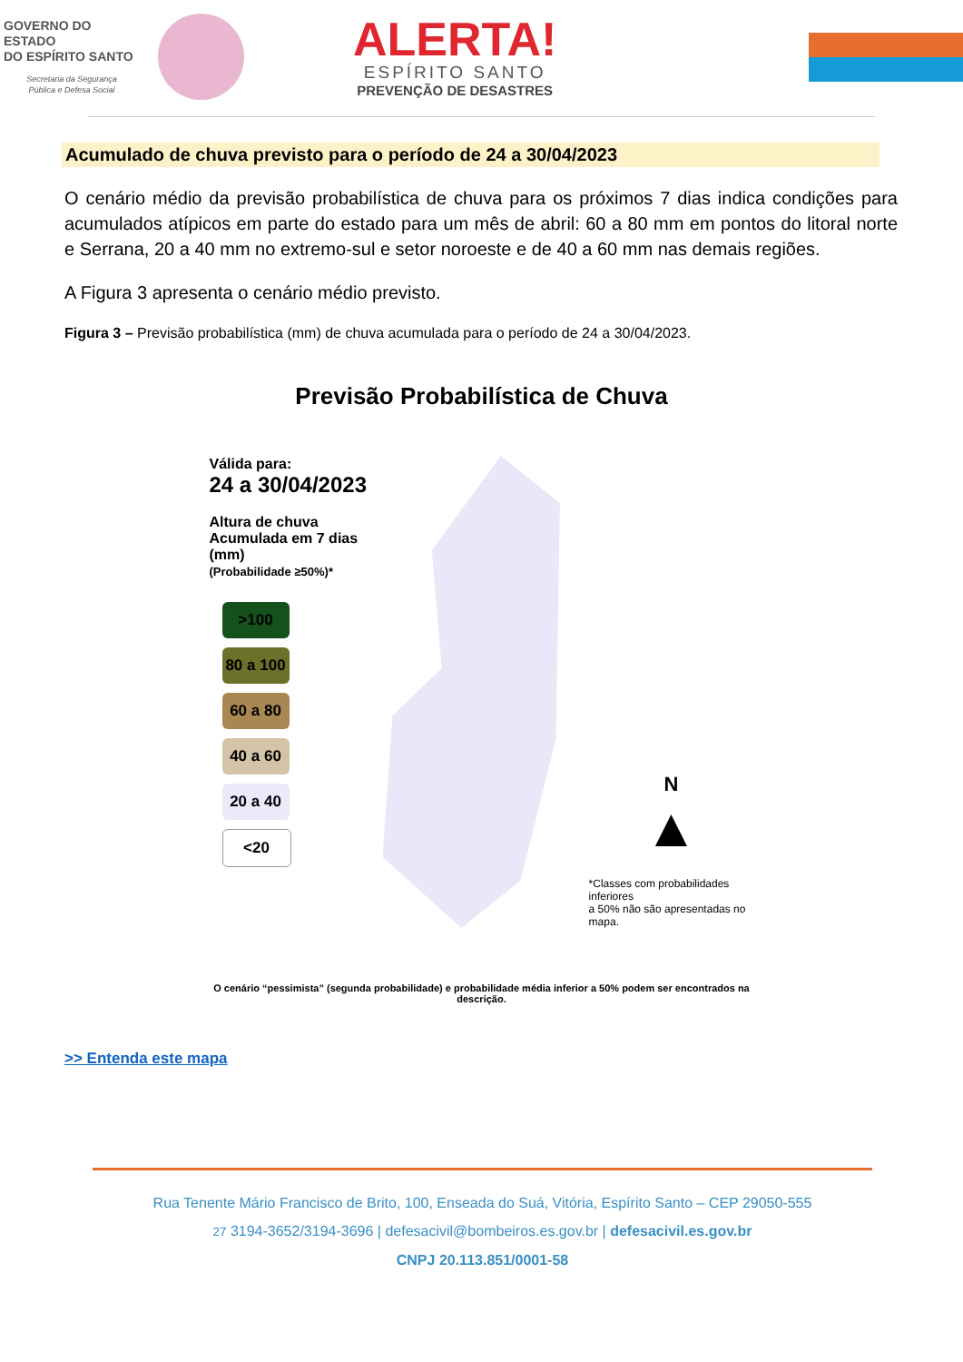GOVERNO DO ESTADO
DO ESPÍRITO SANTO
Secretaria da Segurança
Pública e Defesa Social
ALERTA!
ESPÍRITO SANTO
PREVENÇÃO DE DESASTRES
Acumulado de chuva previsto para o período de 24 a 30/04/2023
O cenário médio da previsão probabilística de chuva para os próximos 7 dias indica condições para acumulados atípicos em parte do estado para um mês de abril: 60 a 80 mm em pontos do litoral norte e Serrana, 20 a 40 mm no extremo-sul e setor noroeste e de 40 a 60 mm nas demais regiões.
A Figura 3 apresenta o cenário médio previsto.
Figura 3 – Previsão probabilística (mm) de chuva acumulada para o período de 24 a 30/04/2023.
Previsão Probabilística de Chuva
Válida para:
24 a 30/04/2023
Altura de chuva
Acumulada em 7 dias (mm)
(Probabilidade ≥50%)*
>100
80 a 100
60 a 80
40 a 60
20 a 40
<20
N
▲
*Classes com probabilidades inferiores
a 50% não são apresentadas no mapa.
O cenário “pessimista” (segunda probabilidade) e probabilidade média inferior a 50% podem ser encontrados na descrição.
>> Entenda este mapa
Rua Tenente Mário Francisco de Brito, 100, Enseada do Suá, Vitória, Espírito Santo – CEP 29050-555
27 3194-3652/3194-3696 | defesacivil@bombeiros.es.gov.br | defesacivil.es.gov.br
CNPJ 20.113.851/0001-58